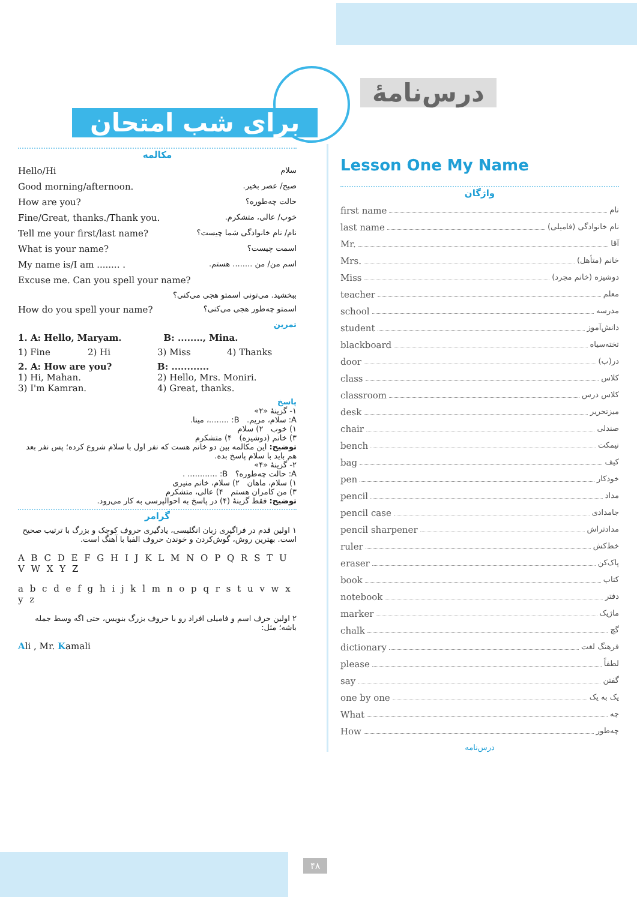درس‌نامهٔ
برای شب امتحان
مکالمه
Hello/Hi سلام
Good morning/afternoon. صبح/ عصر بخیر.
How are you? حالت چه‌طوره؟
Fine/Great, thanks./Thank you. خوب/ عالی، متشکرم.
Tell me your first/last name? نام/ نام خانوادگی شما چیست؟
What is your name? اسمت چیست؟
My name is/I am ........ . اسم من/ من ........ هستم.
Excuse me. Can you spell your name?
ببخشید. می‌تونی اسمتو هجی می‌کنی؟
How do you spell your name? اسمتو چه‌طور هجی می‌کنی؟
تمرین
1. A: Hello, Maryam. B: ........, Mina.
1) Fine 2) Hi 3) Miss 4) Thanks
2. A: How are you? B: ............ 1) Hi, Mahan. 2) Hello, Mrs. Moniri. 3) I'm Kamran. 4) Great, thanks.
پاسخ
۱- گزینهٔ «۲»
A: سلام، مریم. B: ........، مینا.
۱) خوب ۲) سلام
۳) خانم (دوشیزه) ۴) متشکرم
توضیح: این مکالمه بین دو خانم هست که نفر اول با سلام شروع کرده؛ پس نفر بعد هم باید با سلام پاسخ بده.
۲- گزینهٔ «۴»
A: حالت چه‌طوره؟ B: ............ .
۱) سلام، ماهان ۲) سلام، خانم منیری
۳) من کامران هستم ۴) عالی، متشکرم
توضیح: فقط گزینهٔ (۴) در پاسخ به احوالپرسی به کار می‌رود.
گرامر
۱ اولین قدم در فراگیری زبان انگلیسی، یادگیری حروف کوچک و بزرگ با ترتیب صحیح است. بهترین روش، گوش‌کردن و خوندن حروف الفبا با آهنگ است.
A B C D E F G H I J K L M N O P Q R S T U V W X Y Z
a b c d e f g h i j k l m n o p q r s t u v w x y z
۲ اولین حرف اسم و فامیلی افراد رو با حروف بزرگ بنویس، حتی اگه وسط جمله باشه؛ مثل:
Ali , Mr. Kamali
Lesson One My Name
واژگان
first name نام
last name نام خانوادگی (فامیلی)
Mr. آقا
Mrs. خانم (متأهل)
Miss دوشیزه (خانم مجرد)
teacher معلم
school مدرسه
student دانش‌آموز
blackboard تخته‌سیاه
door در(ب)
class کلاس
classroom کلاس درس
desk میزتحریر
chair صندلی
bench نیمکت
bag کیف
pen خودکار
pencil مداد
pencil case جامدادی
pencil sharpener مدادتراش
ruler خط‌کش
eraser پاک‌کن
book کتاب
notebook دفتر
marker ماژیک
chalk گچ
dictionary فرهنگ لغت
please لطفاً
say گفتن
one by one یک به یک
What چه
How چه‌طور
درس‌نامه
۴۸